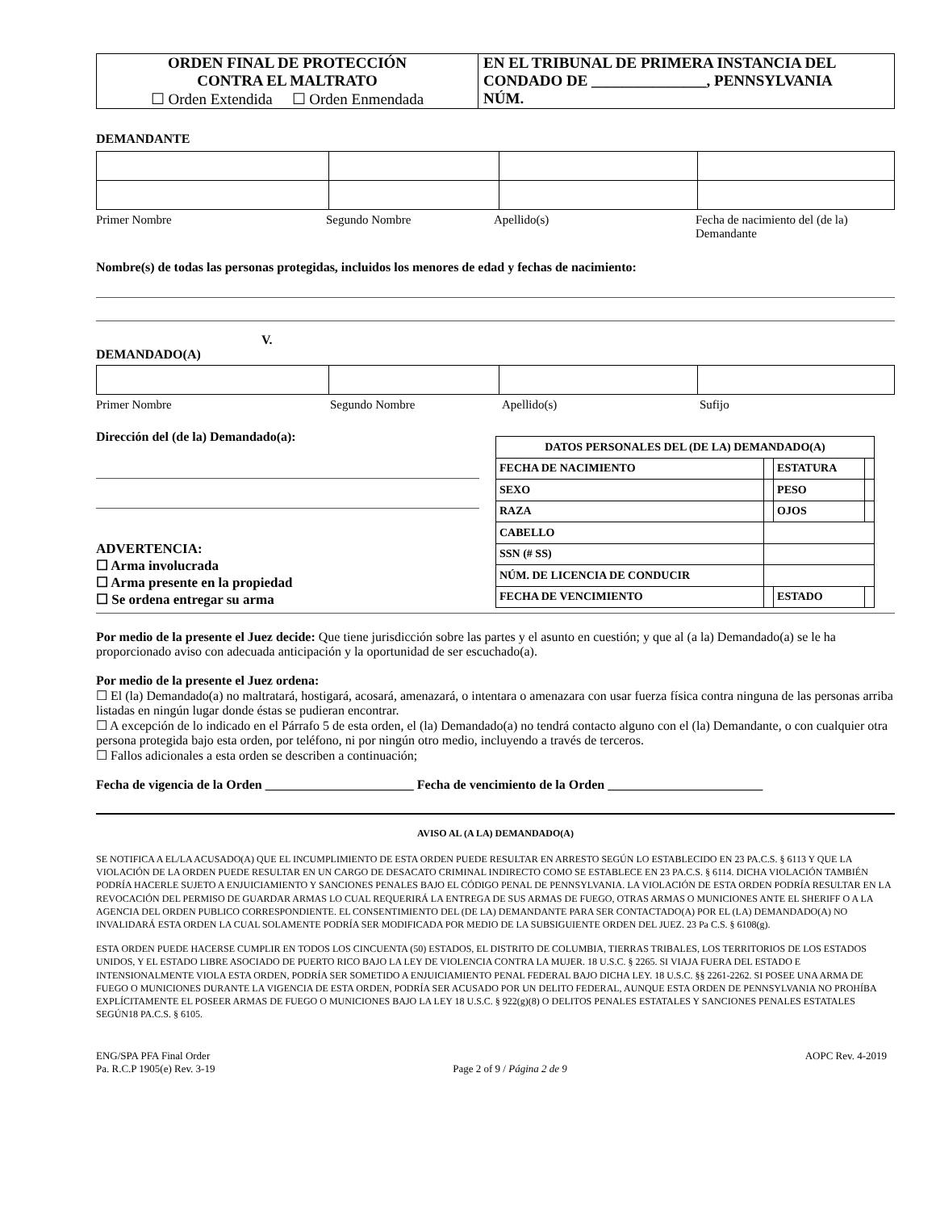| ORDEN FINAL DE PROTECCIÓN CONTRA EL MALTRATO ☐ Orden Extendida ☐ Orden Enmendada | EN EL TRIBUNAL DE PRIMERA INSTANCIA DEL CONDADO DE _______________, PENNSYLVANIA NÚM. |
DEMANDANTE
| Primer Nombre | Segundo Nombre | Apellido(s) | Fecha de nacimiento del (de la) Demandante |
Nombre(s) de todas las personas protegidas, incluidos los menores de edad y fechas de nacimiento:
V.
DEMANDADO(A)
| Primer Nombre | Segundo Nombre | Apellido(s) | Sufijo |
Dirección del (de la) Demandado(a):
ADVERTENCIA:
☐ Arma involucrada
☐ Arma presente en la propiedad
☐ Se ordena entregar su arma
| DATOS PERSONALES DEL (DE LA) DEMANDADO(A) | | | |
| FECHA DE NACIMIENTO | | ESTATURA | |
| SEXO | | PESO | |
| RAZA | | OJOS | |
| CABELLO | | | |
| SSN (# SS) | | | |
| NÚM. DE LICENCIA DE CONDUCIR | | | |
| FECHA DE VENCIMIENTO | | ESTADO | |
Por medio de la presente el Juez decide: Que tiene jurisdicción sobre las partes y el asunto en cuestión; y que al (a la) Demandado(a) se le ha proporcionado aviso con adecuada anticipación y la oportunidad de ser escuchado(a).
Por medio de la presente el Juez ordena:
☐ El (la) Demandado(a) no maltratará, hostigará, acosará, amenazará, o intentara o amenazara con usar fuerza física contra ninguna de las personas arriba listadas en ningún lugar donde éstas se pudieran encontrar.
☐ A excepción de lo indicado en el Párrafo 5 de esta orden, el (la) Demandado(a) no tendrá contacto alguno con el (la) Demandante, o con cualquier otra persona protegida bajo esta orden, por teléfono, ni por ningún otro medio, incluyendo a través de terceros.
☐ Fallos adicionales a esta orden se describen a continuación;
Fecha de vigencia de la Orden _______________________ Fecha de vencimiento de la Orden ________________________
AVISO AL (A LA) DEMANDADO(A)
SE NOTIFICA A EL/LA ACUSADO(A) QUE EL INCUMPLIMIENTO DE ESTA ORDEN PUEDE RESULTAR EN ARRESTO SEGÚN LO ESTABLECIDO EN 23 PA.C.S. § 6113 Y QUE LA VIOLACIÓN DE LA ORDEN PUEDE RESULTAR EN UN CARGO DE DESACATO CRIMINAL INDIRECTO COMO SE ESTABLECE EN 23 PA.C.S. § 6114. DICHA VIOLACIÓN TAMBIÉN PODRÍA HACERLE SUJETO A ENJUICIAMIENTO Y SANCIONES PENALES BAJO EL CÓDIGO PENAL DE PENNSYLVANIA. LA VIOLACIÓN DE ESTA ORDEN PODRÍA RESULTAR EN LA REVOCACIÓN DEL PERMISO DE GUARDAR ARMAS LO CUAL REQUERIRÁ LA ENTREGA DE SUS ARMAS DE FUEGO, OTRAS ARMAS O MUNICIONES ANTE EL SHERIFF O A LA AGENCIA DEL ORDEN PUBLICO CORRESPONDIENTE. EL CONSENTIMIENTO DEL (DE LA) DEMANDANTE PARA SER CONTACTADO(A) POR EL (LA) DEMANDADO(A) NO INVALIDARÁ ESTA ORDEN LA CUAL SOLAMENTE PODRÍA SER MODIFICADA POR MEDIO DE LA SUBSIGUIENTE ORDEN DEL JUEZ. 23 Pa C.S. § 6108(g).
ESTA ORDEN PUEDE HACERSE CUMPLIR EN TODOS LOS CINCUENTA (50) ESTADOS, EL DISTRITO DE COLUMBIA, TIERRAS TRIBALES, LOS TERRITORIOS DE LOS ESTADOS UNIDOS, Y EL ESTADO LIBRE ASOCIADO DE PUERTO RICO BAJO LA LEY DE VIOLENCIA CONTRA LA MUJER. 18 U.S.C. § 2265. SI VIAJA FUERA DEL ESTADO E INTENSIONALMENTE VIOLA ESTA ORDEN, PODRÍA SER SOMETIDO A ENJUICIAMIENTO PENAL FEDERAL BAJO DICHA LEY. 18 U.S.C. §§ 2261-2262. SI POSEE UNA ARMA DE FUEGO O MUNICIONES DURANTE LA VIGENCIA DE ESTA ORDEN, PODRÍA SER ACUSADO POR UN DELITO FEDERAL, AUNQUE ESTA ORDEN DE PENNSYLVANIA NO PROHÍBA EXPLÍCITAMENTE EL POSEER ARMAS DE FUEGO O MUNICIONES BAJO LA LEY 18 U.S.C. § 922(g)(8) O DELITOS PENALES ESTATALES Y SANCIONES PENALES ESTATALES SEGÚN18 PA.C.S. § 6105.
ENG/SPA PFA Final Order
Pa. R.C.P 1905(e) Rev. 3-19
Page 2 of 9 / Página 2 de 9
AOPC Rev. 4-2019